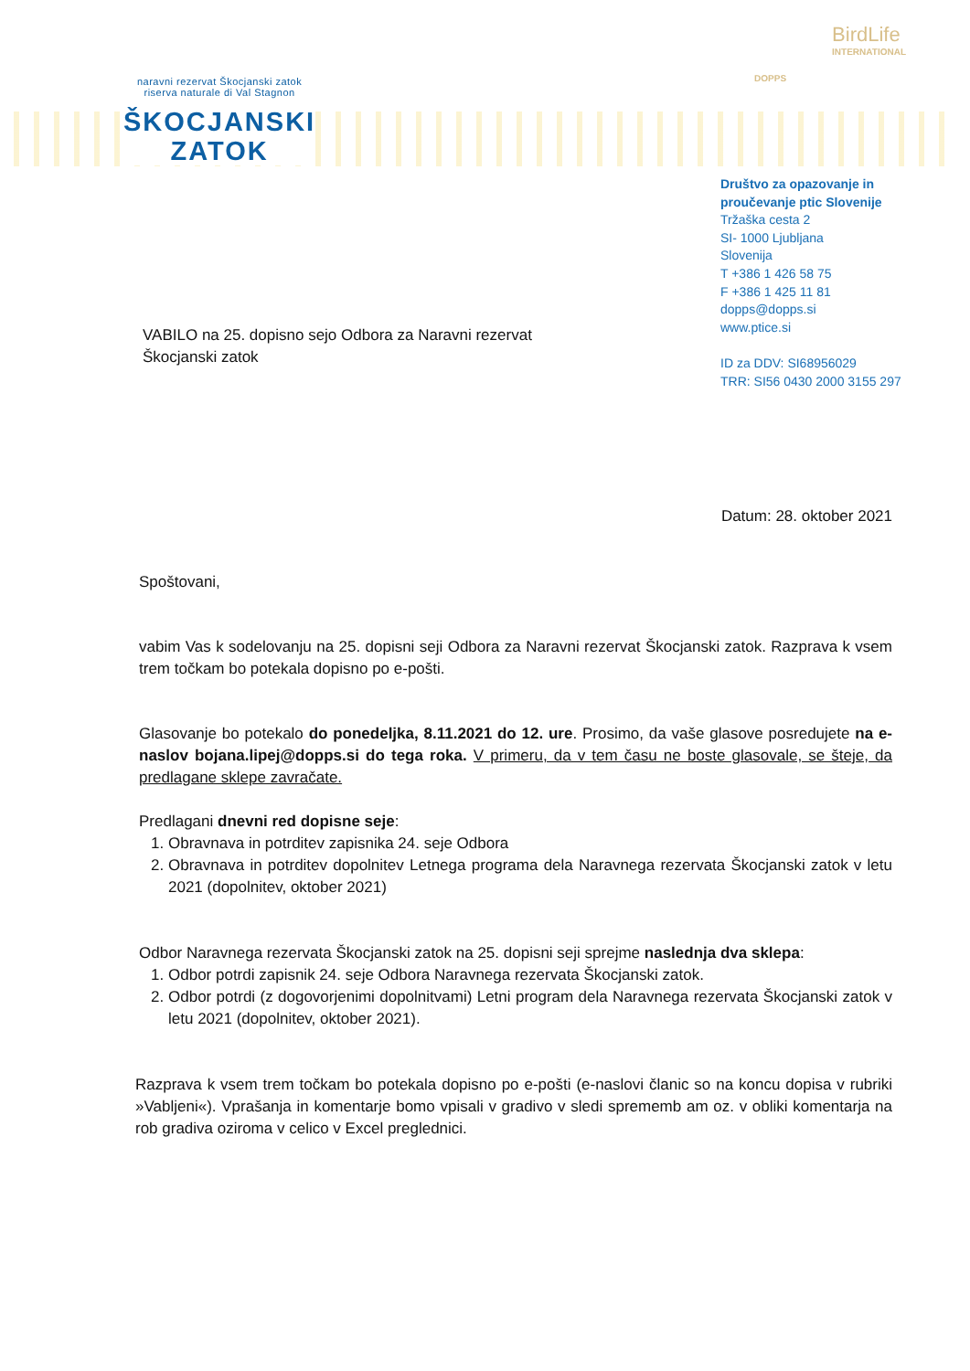naravni rezervat Škocjanski zatok
riserva naturale di Val Stagnon
ŠKOCJANSKI
ZATOK
DOPPS
BirdLife
INTERNATIONAL
Društvo za opazovanje in
proučevanje ptic Slovenije
Tržaška cesta 2
SI- 1000 Ljubljana
Slovenija
T +386 1 426 58 75
F +386 1 425 11 81
dopps@dopps.si
www.ptice.si
ID za DDV: SI68956029
TRR: SI56 0430 2000 3155 297
VABILO na 25. dopisno sejo Odbora za Naravni rezervat
Škocjanski zatok
Datum: 28. oktober 2021
Spoštovani,
vabim Vas k sodelovanju na 25. dopisni seji Odbora za Naravni rezervat Škocjanski zatok. Razprava k vsem trem točkam bo potekala dopisno po e-pošti.
Glasovanje bo potekalo do ponedeljka, 8.11.2021 do 12. ure. Prosimo, da vaše glasove posredujete na e-naslov bojana.lipej@dopps.si do tega roka. V primeru, da v tem času ne boste glasovale, se šteje, da predlagane sklepe zavračate.
Predlagani dnevni red dopisne seje:
1. Obravnava in potrditev zapisnika 24. seje Odbora
2. Obravnava in potrditev dopolnitev Letnega programa dela Naravnega rezervata Škocjanski zatok v letu 2021 (dopolnitev, oktober 2021)
Odbor Naravnega rezervata Škocjanski zatok na 25. dopisni seji sprejme naslednja dva sklepa:
1. Odbor potrdi zapisnik 24. seje Odbora Naravnega rezervata Škocjanski zatok.
2. Odbor potrdi (z dogovorjenimi dopolnitvami) Letni program dela Naravnega rezervata Škocjanski zatok v letu 2021 (dopolnitev, oktober 2021).
Razprava k vsem trem točkam bo potekala dopisno po e-pošti (e-naslovi članic so na koncu dopisa v rubriki »Vabljeni«). Vprašanja in komentarje bomo vpisali v gradivo v sledi sprememb am oz. v obliki komentarja na rob gradiva oziroma v celico v Excel preglednici.